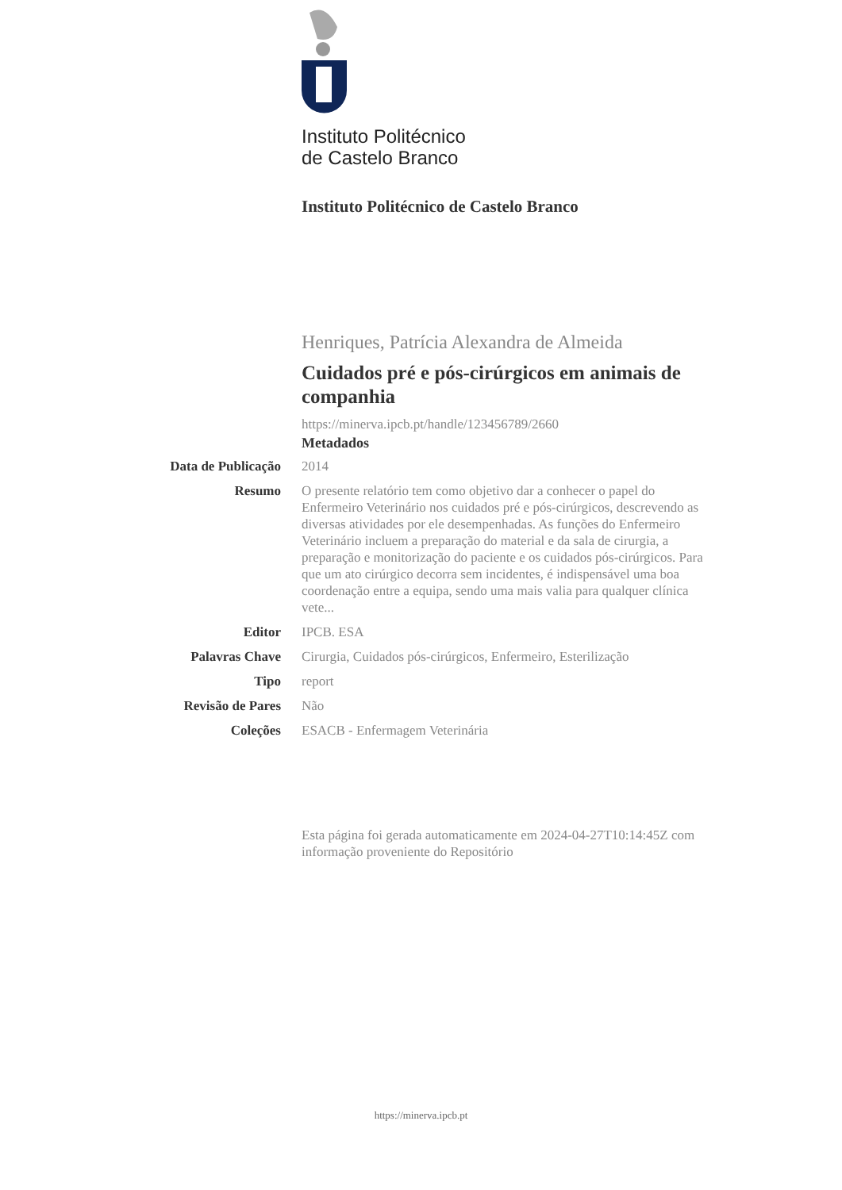Instituto Politécnico
de Castelo Branco
Instituto Politécnico de Castelo Branco
Henriques, Patrícia Alexandra de Almeida
Cuidados pré e pós-cirúrgicos em animais de companhia
https://minerva.ipcb.pt/handle/123456789/2660
Metadados
Data de Publicação
2014
Resumo O presente relatório tem como objetivo dar a conhecer o papel do Enfermeiro Veterinário nos cuidados pré e pós-cirúrgicos, descrevendo as diversas atividades por ele desempenhadas. As funções do Enfermeiro Veterinário incluem a preparação do material e da sala de cirurgia, a preparação e monitorização do paciente e os cuidados pós-cirúrgicos. Para que um ato cirúrgico decorra sem incidentes, é indispensável uma boa coordenação entre a equipa, sendo uma mais valia para qualquer clínica vete...
Editor IPCB. ESA
Palavras Chave Cirurgia, Cuidados pós-cirúrgicos, Enfermeiro, Esterilização
Tipo report
Revisão de Pares Não
Coleções ESACB - Enfermagem Veterinária
Esta página foi gerada automaticamente em 2024-04-27T10:14:45Z com informação proveniente do Repositório
https://minerva.ipcb.pt